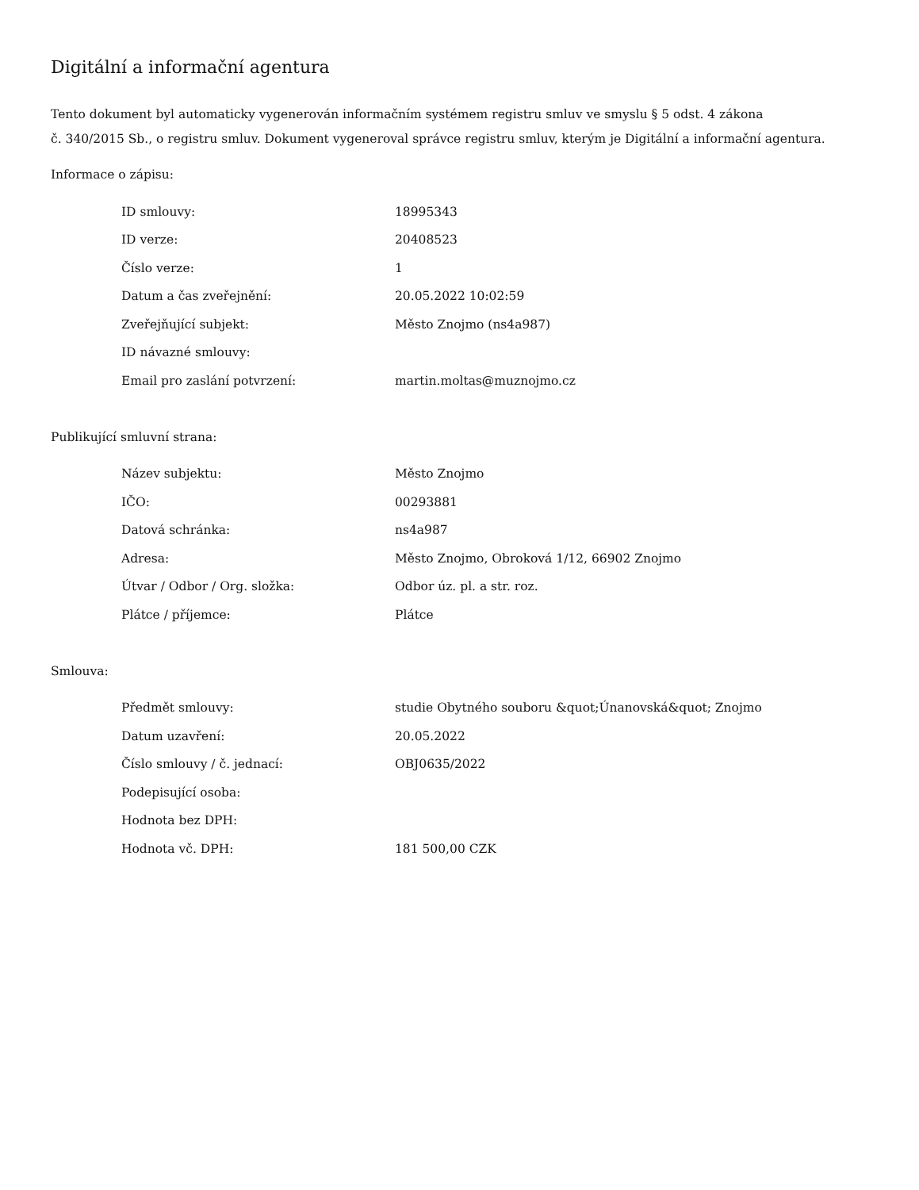Digitální a informační agentura
Tento dokument byl automaticky vygenerován informačním systémem registru smluv ve smyslu § 5 odst. 4 zákona
č. 340/2015 Sb., o registru smluv. Dokument vygeneroval správce registru smluv, kterým je Digitální a informační agentura.
Informace o zápisu:
| ID smlouvy: | 18995343 |
| ID verze: | 20408523 |
| Číslo verze: | 1 |
| Datum a čas zveřejnění: | 20.05.2022 10:02:59 |
| Zveřejňující subjekt: | Město Znojmo (ns4a987) |
| ID návazné smlouvy: | |
| Email pro zaslání potvrzení: | martin.moltas@muznojmo.cz |
Publikující smluvní strana:
| Název subjektu: | Město Znojmo |
| IČO: | 00293881 |
| Datová schránka: | ns4a987 |
| Adresa: | Město Znojmo, Obroková 1/12, 66902 Znojmo |
| Útvar / Odbor / Org. složka: | Odbor úz. pl. a str. roz. |
| Plátce / příjemce: | Plátce |
Smlouva:
| Předmět smlouvy: | studie Obytného souboru &quot;Únanovská&quot; Znojmo |
| Datum uzavření: | 20.05.2022 |
| Číslo smlouvy / č. jednací: | OBJ0635/2022 |
| Podepisující osoba: | |
| Hodnota bez DPH: | |
| Hodnota vč. DPH: | 181 500,00 CZK |